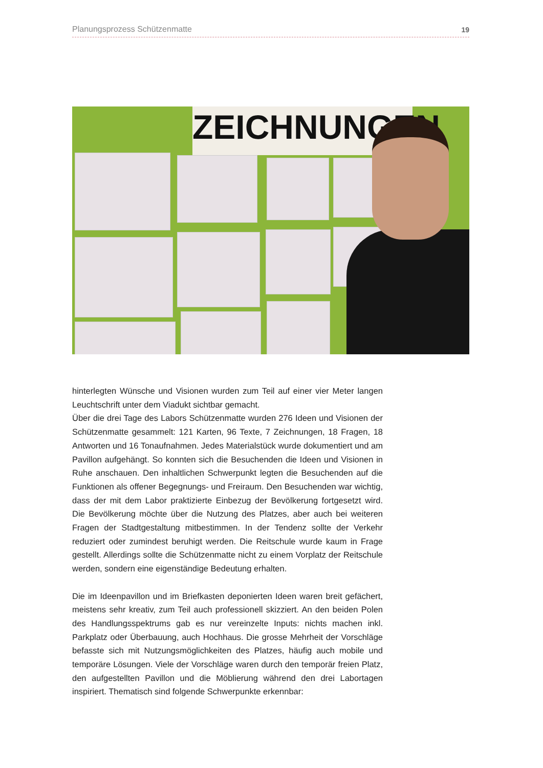Planungsprozess Schützenmatte 19
ZEICHNUNGEN
hinterlegten Wünsche und Visionen wurden zum Teil auf einer vier Meter langen Leuchtschrift unter dem Viadukt sichtbar gemacht.
Über die drei Tage des Labors Schützenmatte wurden 276 Ideen und Visionen der Schützenmatte gesammelt: 121 Karten, 96 Texte, 7 Zeichnungen, 18 Fragen, 18 Antworten und 16 Tonaufnahmen. Jedes Materialstück wurde dokumentiert und am Pavillon aufgehängt. So konnten sich die Besuchenden die Ideen und Visionen in Ruhe anschauen. Den inhaltlichen Schwerpunkt legten die Besuchenden auf die Funktionen als offener Begegnungs- und Freiraum. Den Besuchenden war wichtig, dass der mit dem Labor praktizierte Einbezug der Bevölkerung fortgesetzt wird. Die Bevölkerung möchte über die Nutzung des Platzes, aber auch bei weiteren Fragen der Stadtgestaltung mitbestimmen. In der Tendenz sollte der Verkehr reduziert oder zumindest beruhigt werden. Die Reitschule wurde kaum in Frage gestellt. Allerdings sollte die Schützenmatte nicht zu einem Vorplatz der Reitschule werden, sondern eine eigenständige Bedeutung erhalten.
Die im Ideenpavillon und im Briefkasten deponierten Ideen waren breit gefächert, meistens sehr kreativ, zum Teil auch professionell skizziert. An den beiden Polen des Handlungsspektrums gab es nur vereinzelte Inputs: nichts machen inkl. Parkplatz oder Überbauung, auch Hochhaus. Die grosse Mehrheit der Vorschläge befasste sich mit Nutzungsmöglichkeiten des Platzes, häufig auch mobile und temporäre Lösungen. Viele der Vorschläge waren durch den temporär freien Platz, den aufgestellten Pavillon und die Möblierung während den drei Labortagen inspiriert. Thematisch sind folgende Schwerpunkte erkennbar: